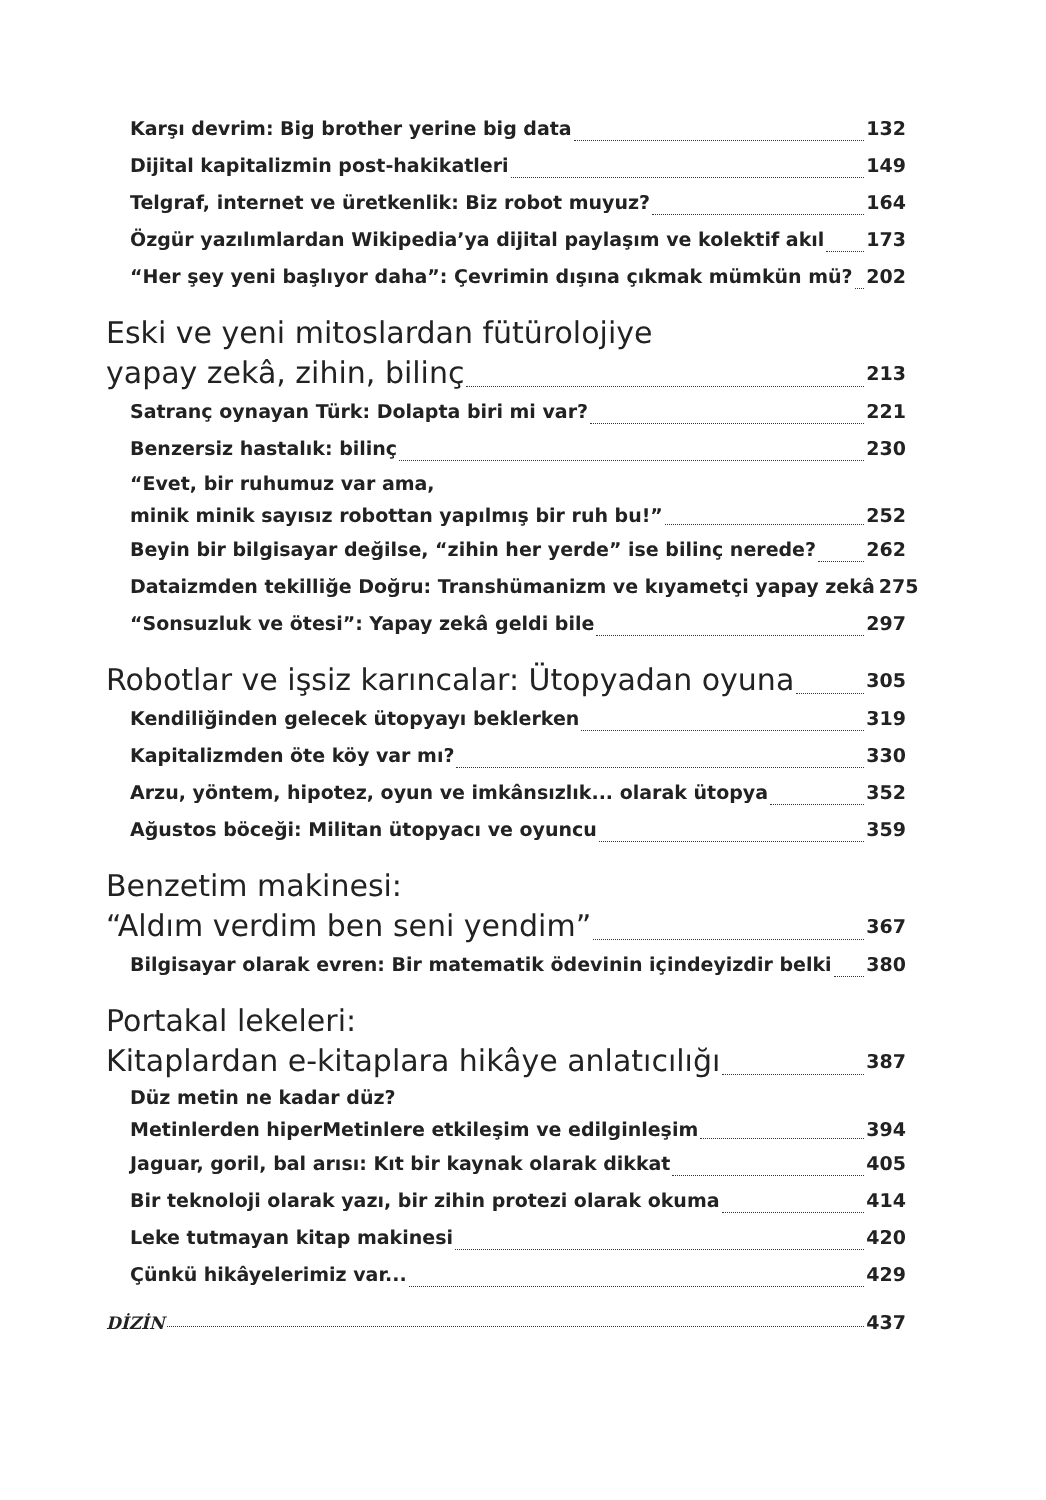Karşı devrim: Big brother yerine big data 132
Dijital kapitalizmin post-hakikatleri 149
Telgraf, internet ve üretkenlik: Biz robot muyuz? 164
Özgür yazılımlardan Wikipedia’ya dijital paylaşım ve kolektif akıl 173
“Her şey yeni başlıyor daha”: Çevrimin dışına çıkmak mümkün mü? 202
Eski ve yeni mitoslardan fütürolojiye
yapay zekâ, zihin, bilinç 213
Satranç oynayan Türk: Dolapta biri mi var? 221
Benzersiz hastalık: bilinç 230
“Evet, bir ruhumuz var ama,
minik minik sayısız robottan yapılmış bir ruh bu!” 252
Beyin bir bilgisayar değilse, “zihin her yerde” ise bilinç nerede? 262
Dataizmden tekilliğe Doğru: Transhümanizm ve kıyametçi yapay zekâ 275
“Sonsuzluk ve ötesi”: Yapay zekâ geldi bile 297
Robotlar ve işsiz karıncalar: Ütopyadan oyuna 305
Kendiliğinden gelecek ütopyayı beklerken 319
Kapitalizmden öte köy var mı? 330
Arzu, yöntem, hipotez, oyun ve imkânsızlık... olarak ütopya 352
Ağustos böceği: Militan ütopyacı ve oyuncu 359
Benzetim makinesi:
“Aldım verdim ben seni yendim” 367
Bilgisayar olarak evren: Bir matematik ödevinin içindeyizdir belki 380
Portakal lekeleri:
Kitaplardan e-kitaplara hikâye anlatıcılığı 387
Düz metin ne kadar düz?
Metinlerden hiperMetinlere etkileşim ve edilginleşim 394
Jaguar, goril, bal arısı: Kıt bir kaynak olarak dikkat 405
Bir teknoloji olarak yazı, bir zihin protezi olarak okuma 414
Leke tutmayan kitap makinesi 420
Çünkü hikâyelerimiz var... 429
DİZİN 437